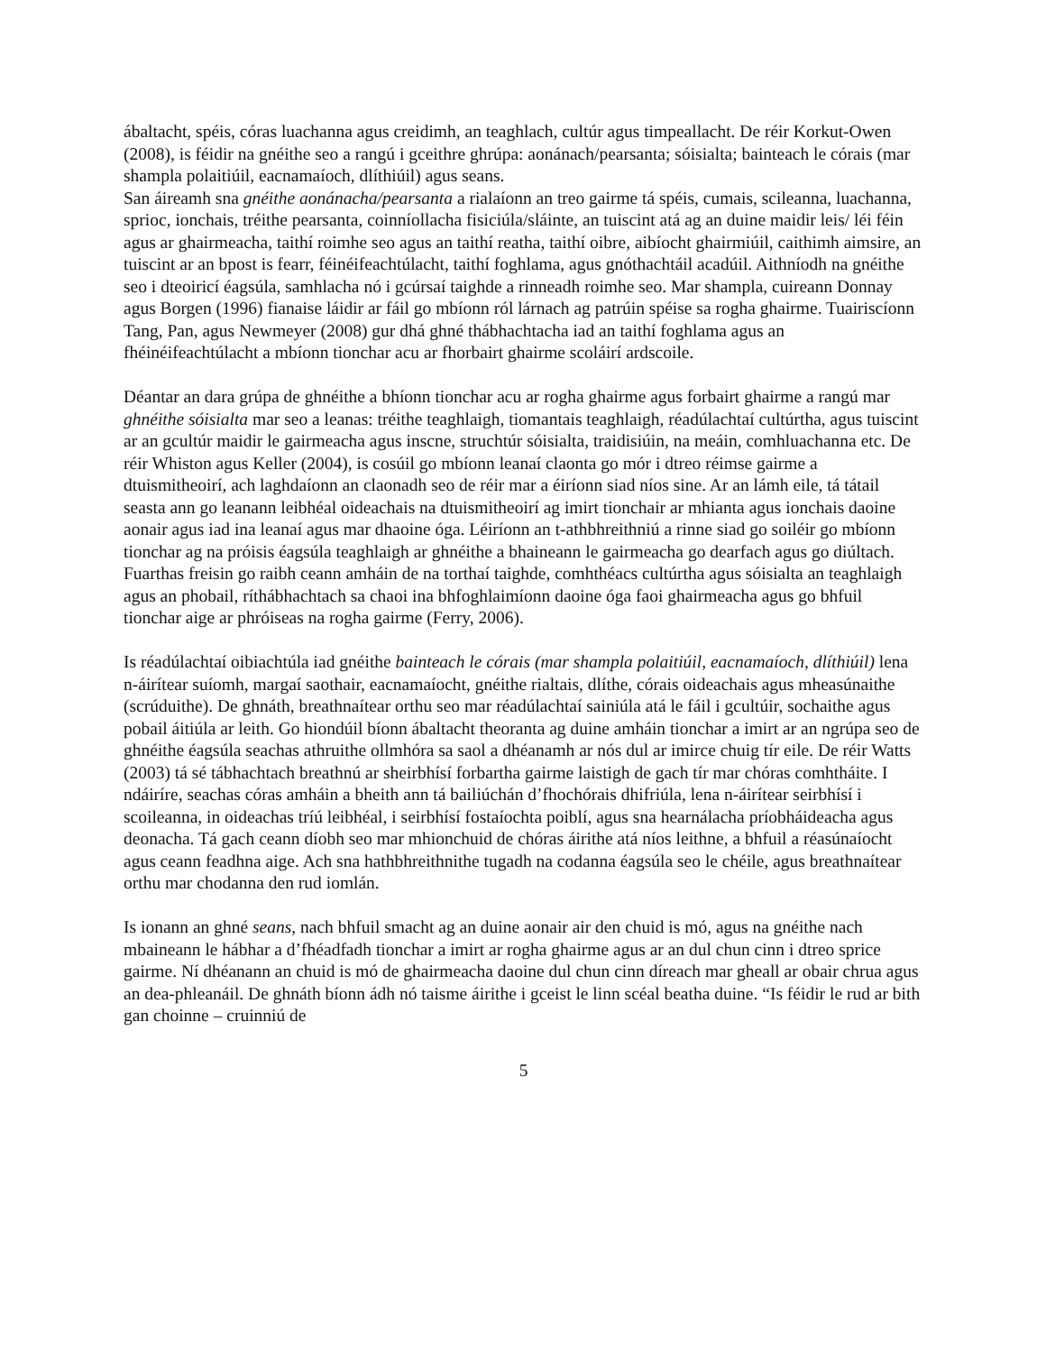ábaltacht, spéis, córas luachanna agus creidimh, an teaghlach, cultúr agus timpeallacht. De réir Korkut-Owen (2008), is féidir na gnéithe seo a rangú i gceithre ghrúpa: aonánach/pearsanta; sóisialta; bainteach le córais (mar shampla polaitiúil, eacnamaíoch, dlíthiúil) agus seans.
San áireamh sna gnéithe aonánacha/pearsanta a rialaíonn an treo gairme tá spéis, cumais, scileanna, luachanna, sprioc, ionchais, tréithe pearsanta, coinníollacha fisiciúla/sláinte, an tuiscint atá ag an duine maidir leis/ léi féin agus ar ghairmeacha, taithí roimhe seo agus an taithí reatha, taithí oibre, aibíocht ghairmiúil, caithimh aimsire, an tuiscint ar an bpost is fearr, féinéifeachtúlacht, taithí foghlama, agus gnóthachtáil acadúil. Aithníodh na gnéithe seo i dteoiricí éagsúla, samhlacha nó i gcúrsaí taighde a rinneadh roimhe seo. Mar shampla, cuireann Donnay agus Borgen (1996) fianaise láidir ar fáil go mbíonn ról lárnach ag patrúin spéise sa rogha ghairme. Tuairiscíonn Tang, Pan, agus Newmeyer (2008) gur dhá ghné thábhachtacha iad an taithí foghlama agus an fhéinéifeachtúlacht a mbíonn tionchar acu ar fhorbairt ghairme scoláirí ardscoile.
Déantar an dara grúpa de ghnéithe a bhíonn tionchar acu ar rogha ghairme agus forbairt ghairme a rangú mar ghnéithe sóisialta mar seo a leanas: tréithe teaghlaigh, tiomantais teaghlaigh, réadúlachtaí cultúrtha, agus tuiscint ar an gcultúr maidir le gairmeacha agus inscne, struchtúr sóisialta, traidisiúin, na meáin, comhluachanna etc. De réir Whiston agus Keller (2004), is cosúil go mbíonn leanaí claonta go mór i dtreo réimse gairme a dtuismitheoirí, ach laghdaíonn an claonadh seo de réir mar a éiríonn siad níos sine. Ar an lámh eile, tá tátail seasta ann go leanann leibhéal oideachais na dtuismitheoirí ag imirt tionchair ar mhianta agus ionchais daoine aonair agus iad ina leanaí agus mar dhaoine óga. Léiríonn an t-athbhreithniú a rinne siad go soiléir go mbíonn tionchar ag na próisis éagsúla teaghlaigh ar ghnéithe a bhaineann le gairmeacha go dearfach agus go diúltach. Fuarthas freisin go raibh ceann amháin de na torthaí taighde, comhthéacs cultúrtha agus sóisialta an teaghlaigh agus an phobail, ríthábhachtach sa chaoi ina bhfoghlaimíonn daoine óga faoi ghairmeacha agus go bhfuil tionchar aige ar phróiseas na rogha gairme (Ferry, 2006).
Is réadúlachtaí oibiachtúla iad gnéithe bainteach le córais (mar shampla polaitiúil, eacnamaíoch, dlíthiúil) lena n-áirítear suíomh, margaí saothair, eacnamaíocht, gnéithe rialtais, dlíthe, córais oideachais agus mheasúnaithe (scrúduithe). De ghnáth, breathnaítear orthu seo mar réadúlachtaí sainiúla atá le fáil i gcultúir, sochaithe agus pobail áitiúla ar leith. Go hiondúil bíonn ábaltacht theoranta ag duine amháin tionchar a imirt ar an ngrúpa seo de ghnéithe éagsúla seachas athruithe ollmhóra sa saol a dhéanamh ar nós dul ar imirce chuig tír eile. De réir Watts (2003) tá sé tábhachtach breathnú ar sheirbhísí forbartha gairme laistigh de gach tír mar chóras comhtháite. I ndáiríre, seachas córas amháin a bheith ann tá bailiúchán d’fhochórais dhifriúla, lena n-áirítear seirbhísí i scoileanna, in oideachas tríú leibhéal, i seirbhísí fostaíochta poiblí, agus sna hearnálacha príobháideacha agus deonacha. Tá gach ceann díobh seo mar mhionchuid de chóras áirithe atá níos leithne, a bhfuil a réasúnaíocht agus ceann feadhna aige. Ach sna hathbhreithnithe tugadh na codanna éagsúla seo le chéile, agus breathnaítear orthu mar chodanna den rud iomlán.
Is ionann an ghné seans, nach bhfuil smacht ag an duine aonair air den chuid is mó, agus na gnéithe nach mbaineann le hábhar a d’fhéadfadh tionchar a imirt ar rogha ghairme agus ar an dul chun cinn i dtreo sprice gairme. Ní dhéanann an chuid is mó de ghairmeacha daoine dul chun cinn díreach mar gheall ar obair chrua agus an dea-phleanáil. De ghnáth bíonn ádh nó taisme áirithe i gceist le linn scéal beatha duine. “Is féidir le rud ar bith gan choinne – cruinniú de
5